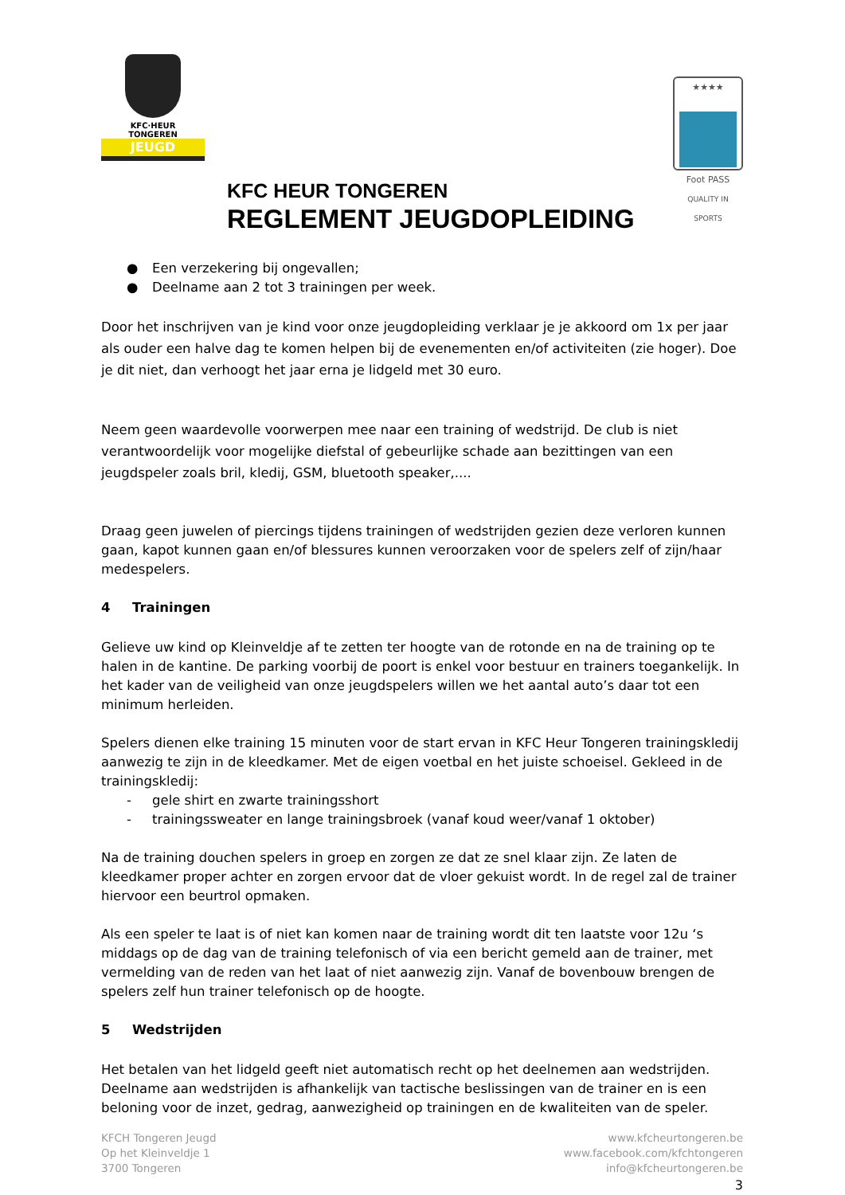KFC·HEUR
TONGEREN
JEUGD
★★★★
Foot PASS
QUALITY IN SPORTS
KFC HEUR TONGEREN
REGLEMENT JEUGDOPLEIDING
● Een verzekering bij ongevallen;
● Deelname aan 2 tot 3 trainingen per week.
Door het inschrijven van je kind voor onze jeugdopleiding verklaar je je akkoord om 1x per jaar als ouder een halve dag te komen helpen bij de evenementen en/of activiteiten (zie hoger). Doe je dit niet, dan verhoogt het jaar erna je lidgeld met 30 euro.
Neem geen waardevolle voorwerpen mee naar een training of wedstrijd. De club is niet verantwoordelijk voor mogelijke diefstal of gebeurlijke schade aan bezittingen van een jeugdspeler zoals bril, kledij, GSM, bluetooth speaker,....
Draag geen juwelen of piercings tijdens trainingen of wedstrijden gezien deze verloren kunnen gaan, kapot kunnen gaan en/of blessures kunnen veroorzaken voor de spelers zelf of zijn/haar medespelers.
4 Trainingen
Gelieve uw kind op Kleinveldje af te zetten ter hoogte van de rotonde en na de training op te halen in de kantine. De parking voorbij de poort is enkel voor bestuur en trainers toegankelijk. In het kader van de veiligheid van onze jeugdspelers willen we het aantal auto’s daar tot een minimum herleiden.
Spelers dienen elke training 15 minuten voor de start ervan in KFC Heur Tongeren trainingskledij aanwezig te zijn in de kleedkamer. Met de eigen voetbal en het juiste schoeisel. Gekleed in de trainingskledij:
- gele shirt en zwarte trainingsshort
- trainingssweater en lange trainingsbroek (vanaf koud weer/vanaf 1 oktober)
Na de training douchen spelers in groep en zorgen ze dat ze snel klaar zijn. Ze laten de kleedkamer proper achter en zorgen ervoor dat de vloer gekuist wordt. In de regel zal de trainer hiervoor een beurtrol opmaken.
Als een speler te laat is of niet kan komen naar de training wordt dit ten laatste voor 12u ‘s middags op de dag van de training telefonisch of via een bericht gemeld aan de trainer, met vermelding van de reden van het laat of niet aanwezig zijn. Vanaf de bovenbouw brengen de spelers zelf hun trainer telefonisch op de hoogte.
5 Wedstrijden
Het betalen van het lidgeld geeft niet automatisch recht op het deelnemen aan wedstrijden. Deelname aan wedstrijden is afhankelijk van tactische beslissingen van de trainer en is een beloning voor de inzet, gedrag, aanwezigheid op trainingen en de kwaliteiten van de speler.
KFCH Tongeren Jeugd
Op het Kleinveldje 1
3700 Tongeren
www.kfcheurtongeren.be
www.facebook.com/kfchtongeren
info@kfcheurtongeren.be
3